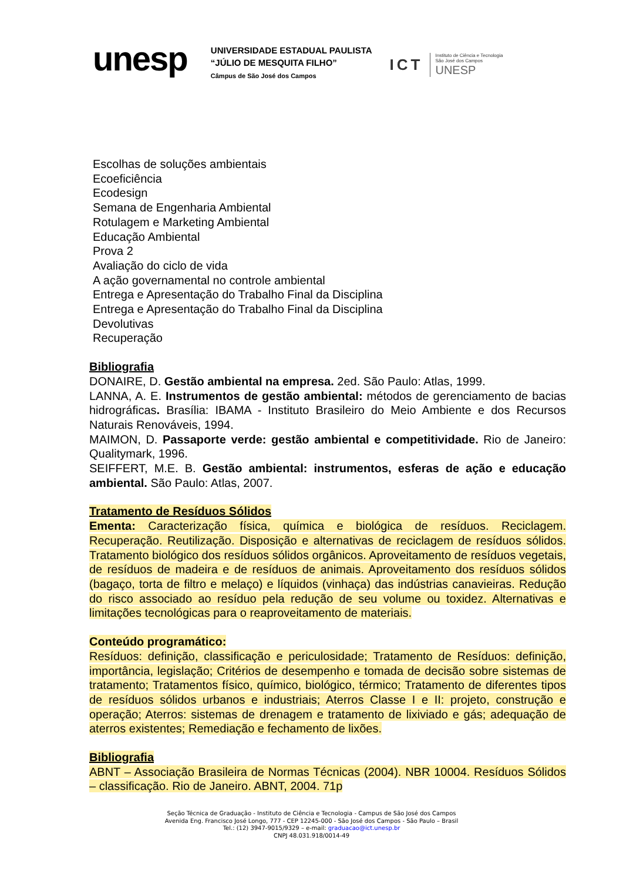unesp
UNIVERSIDADE ESTADUAL PAULISTA
“JÚLIO DE MESQUITA FILHO”
Câmpus de São José dos Campos
ICT
Instituto de Ciência e Tecnologia
São José dos Campos
UNESP
Escolhas de soluções ambientais
Ecoeficiência
Ecodesign
Semana de Engenharia Ambiental
Rotulagem e Marketing Ambiental
Educação Ambiental
Prova 2
Avaliação do ciclo de vida
A ação governamental no controle ambiental
Entrega e Apresentação do Trabalho Final da Disciplina
Entrega e Apresentação do Trabalho Final da Disciplina
Devolutivas
Recuperação
Bibliografia
DONAIRE, D. Gestão ambiental na empresa. 2ed. São Paulo: Atlas, 1999.
LANNA, A. E. Instrumentos de gestão ambiental: métodos de gerenciamento de bacias hidrográficas. Brasília: IBAMA - Instituto Brasileiro do Meio Ambiente e dos Recursos Naturais Renováveis, 1994.
MAIMON, D. Passaporte verde: gestão ambiental e competitividade. Rio de Janeiro: Qualitymark, 1996.
SEIFFERT, M.E. B. Gestão ambiental: instrumentos, esferas de ação e educação ambiental. São Paulo: Atlas, 2007.
Tratamento de Resíduos Sólidos
Ementa: Caracterização física, química e biológica de resíduos. Reciclagem. Recuperação. Reutilização. Disposição e alternativas de reciclagem de resíduos sólidos. Tratamento biológico dos resíduos sólidos orgânicos. Aproveitamento de resíduos vegetais, de resíduos de madeira e de resíduos de animais. Aproveitamento dos resíduos sólidos (bagaço, torta de filtro e melaço) e líquidos (vinhaça) das indústrias canavieiras. Redução do risco associado ao resíduo pela redução de seu volume ou toxidez. Alternativas e limitações tecnológicas para o reaproveitamento de materiais.
Conteúdo programático:
Resíduos: definição, classificação e periculosidade; Tratamento de Resíduos: definição, importância, legislação; Critérios de desempenho e tomada de decisão sobre sistemas de tratamento; Tratamentos físico, químico, biológico, térmico; Tratamento de diferentes tipos de resíduos sólidos urbanos e industriais; Aterros Classe I e II: projeto, construção e operação; Aterros: sistemas de drenagem e tratamento de lixiviado e gás; adequação de aterros existentes; Remediação e fechamento de lixões.
Bibliografia
ABNT – Associação Brasileira de Normas Técnicas (2004). NBR 10004. Resíduos Sólidos – classificação. Rio de Janeiro. ABNT, 2004. 71p
Seção Técnica de Graduação - Instituto de Ciência e Tecnologia - Campus de São José dos Campos
Avenida Eng. Francisco José Longo, 777 - CEP 12245-000 - São José dos Campos - São Paulo – Brasil
Tel.: (12) 3947-9015/9329 – e-mail: graduacao@ict.unesp.br
CNPJ 48.031.918/0014-49